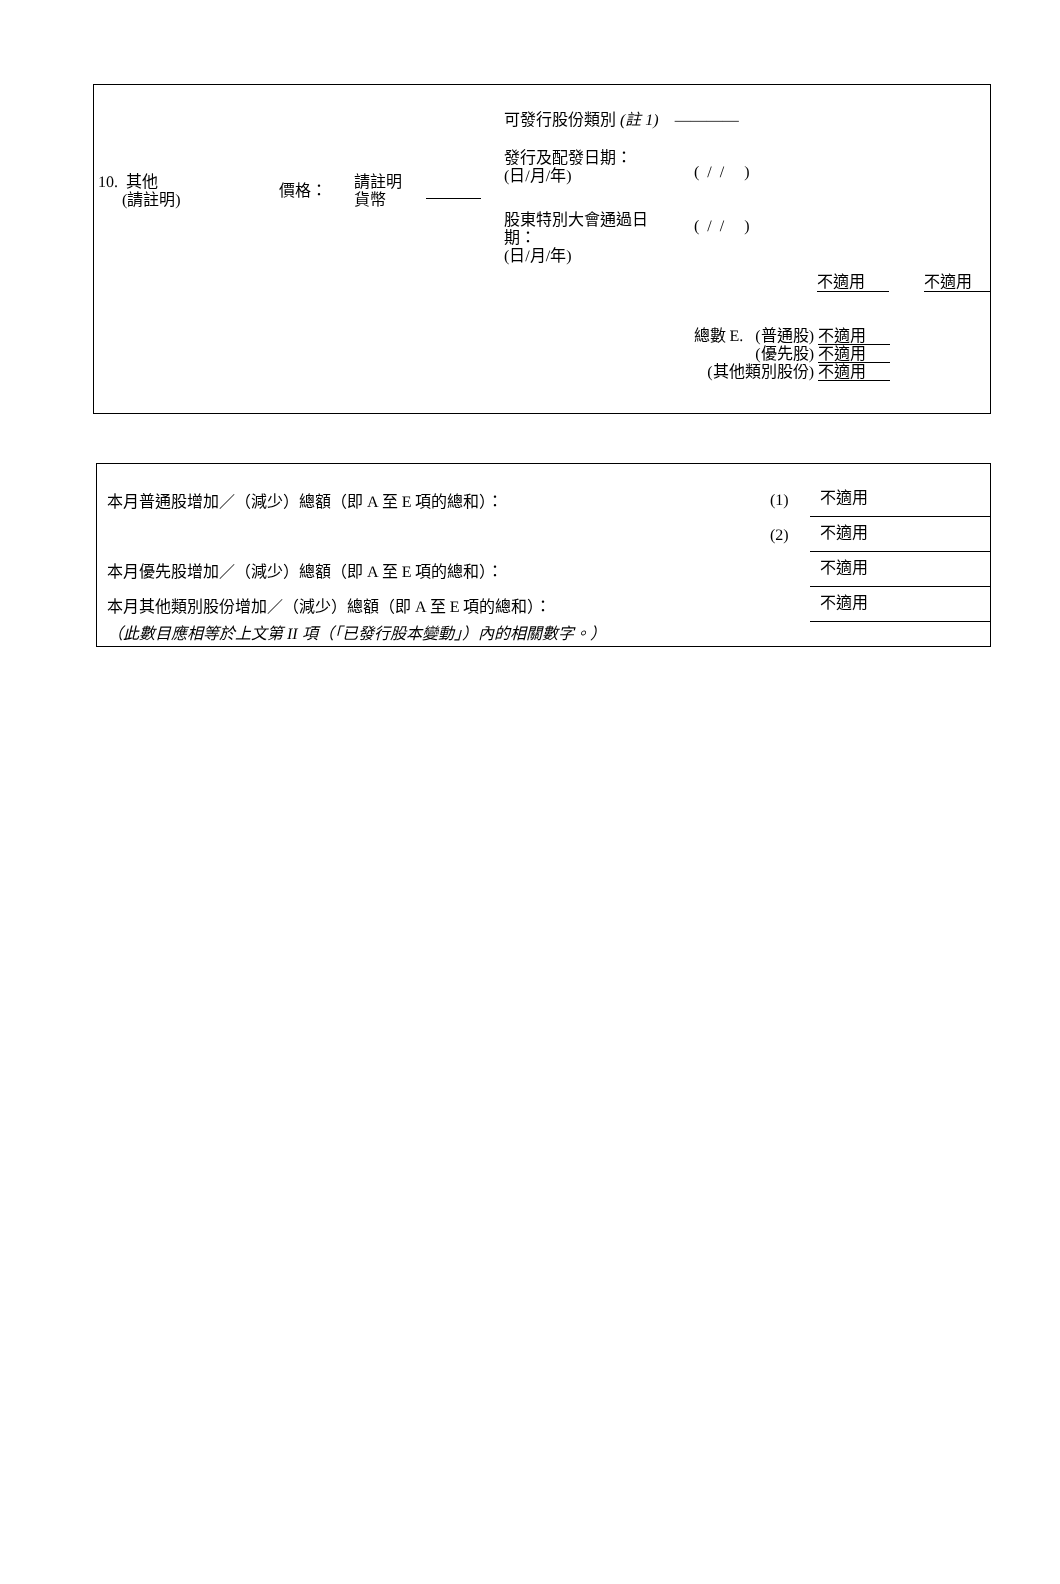10. 其他
(請註明)
價格：
請註明
貨幣
可發行股份類別 (註 1) ————
發行及配發日期：
(日/月/年)
( / / )
股東特別大會通過日
期：
(日/月/年)
( / / )
不適用 不適用
總數 E. (普通股) 不適用
(優先股) 不適用
(其他類別股份) 不適用
本月普通股增加／（減少）總額（即 A 至 E 項的總和）： (1) 不適用
(2) 不適用
本月優先股增加／（減少）總額（即 A 至 E 項的總和）： 不適用
本月其他類別股份增加／（減少）總額（即 A 至 E 項的總和）： 不適用
（此數目應相等於上文第 II 項（「已發行股本變動」）內的相關數字。）